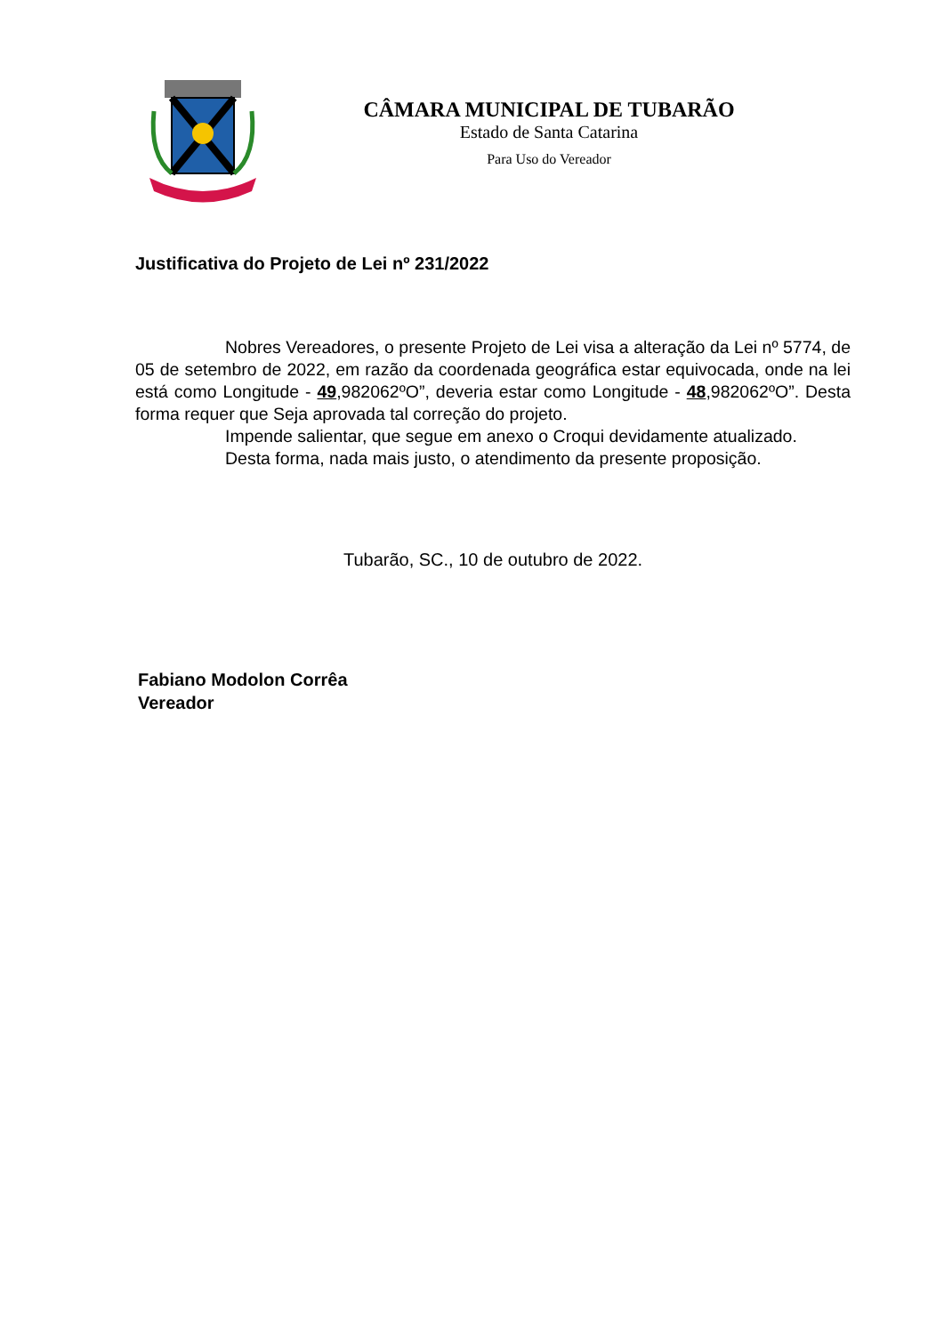CÂMARA MUNICIPAL DE TUBARÃO
Estado de Santa Catarina
Para Uso do Vereador
Justificativa do Projeto de Lei nº 231/2022
Nobres Vereadores, o presente Projeto de Lei visa a alteração da Lei nº 5774, de 05 de setembro de 2022, em razão da coordenada geográfica estar equivocada, onde na lei está como Longitude - 49,982062ºO”, deveria estar como Longitude - 48,982062ºO”. Desta forma requer que Seja aprovada tal correção do projeto.
Impende salientar, que segue em anexo o Croqui devidamente atualizado.
Desta forma, nada mais justo, o atendimento da presente proposição.
Tubarão, SC., 10 de outubro de 2022.
Fabiano Modolon Corrêa
Vereador